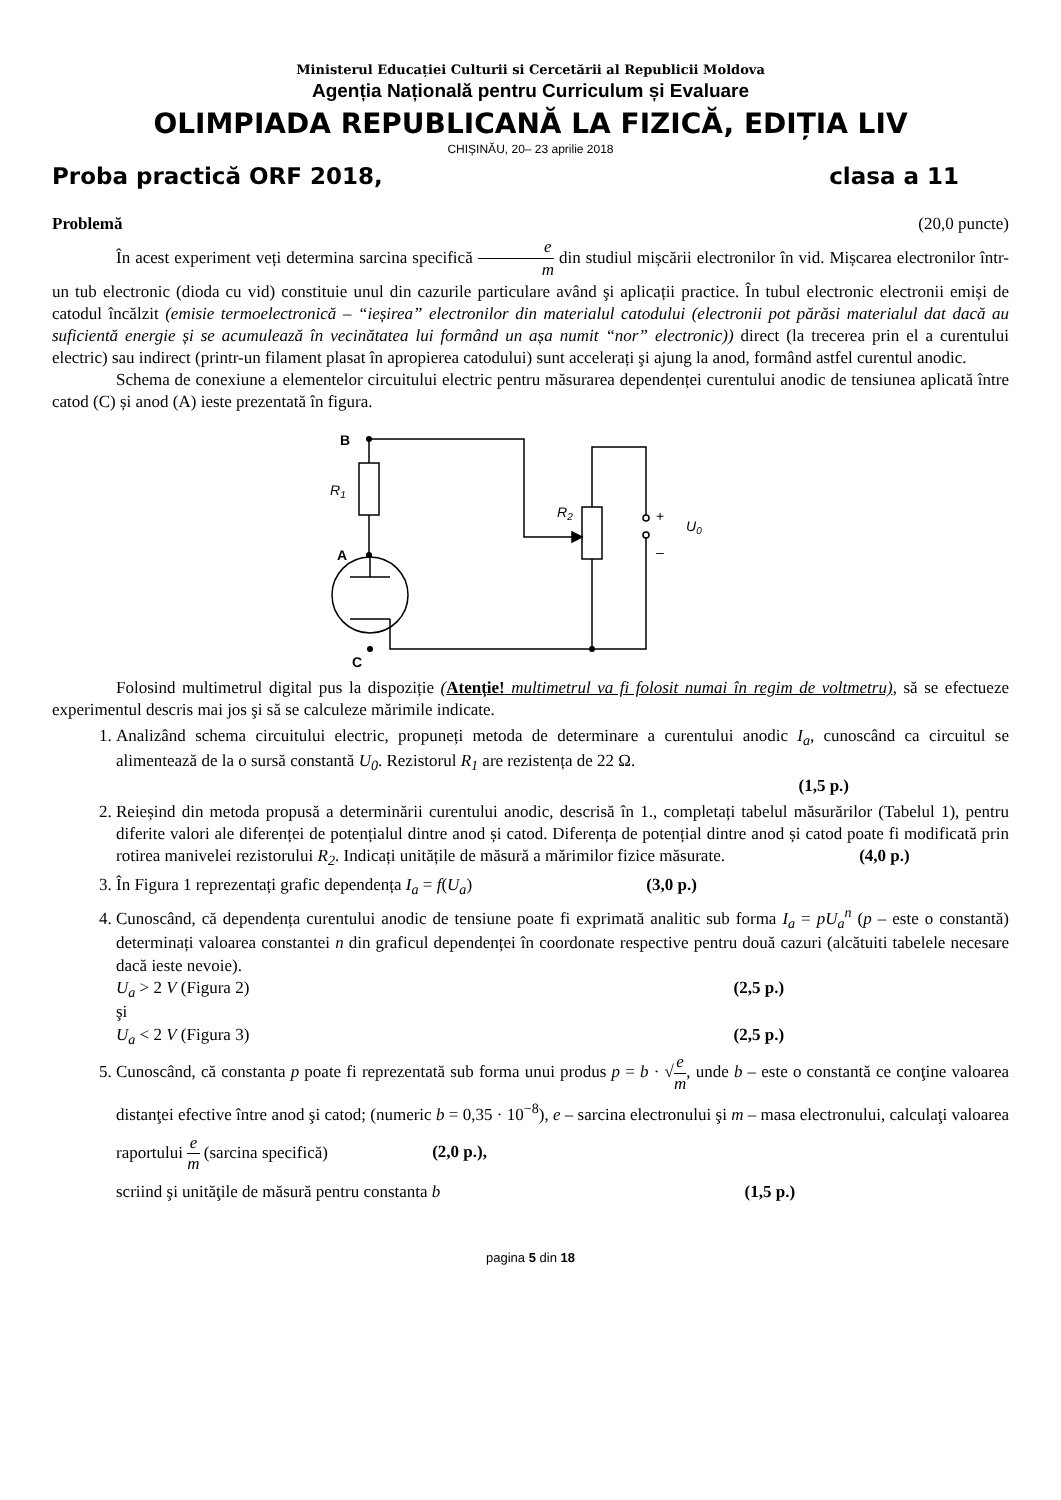Ministerul Educației Culturii si Cercetării al Republicii Moldova
Agenția Națională pentru Curriculum și Evaluare
OLIMPIADA REPUBLICANĂ LA FIZICĂ, EDIȚIA LIV
CHIȘINĂU, 20– 23 aprilie 2018
Proba practică ORF 2018, clasa a 11
Problemă (20,0 puncte)
În acest experiment veți determina sarcina specifică e m din studiul mișcării electronilor în vid. Mișcarea electronilor într-un tub electronic (dioda cu vid) constituie unul din cazurile particulare având şi aplicații practice. În tubul electronic electronii emiși de catodul încălzit (emisie termoelectronică – “ieșirea” electronilor din materialul catodului (electronii pot părăsi materialul dat dacă au suficientă energie și se acumulează în vecinătatea lui formând un așa numit “nor” electronic)) direct (la trecerea prin el a curentului electric) sau indirect (printr-un filament plasat în apropierea catodului) sunt accelerați şi ajung la anod, formând astfel curentul anodic.
Schema de conexiune a elementelor circuitului electric pentru măsurarea dependenței curentului anodic de tensiunea aplicată între catod (C) și anod (A) ieste prezentată în figura.
B
A
C
R1
R2
+
–
U0
Folosind multimetrul digital pus la dispoziție (Atenție! multimetrul va fi folosit numai în regim de voltmetru), să se efectueze experimentul descris mai jos şi să se calculeze mărimile indicate.
1. Analizând schema circuitului electric, propuneți metoda de determinare a curentului anodic I<sub>a</sub>, cunoscând ca circuitul se alimentează de la o sursă constantă U<sub>0</sub>. Rezistorul R<sub>1</sub> are rezistența de 22 Ω.
(1,5 p.)
2. Reieșind din metoda propusă a determinării curentului anodic, descrisă în 1., completați tabelul măsurărilor (Tabelul 1), pentru diferite valori ale diferenței de potențialul dintre anod și catod. Diferența de potențial dintre anod și catod poate fi modificată prin rotirea manivelei rezistorului R<sub>2</sub>. Indicați unitățile de măsură a mărimilor fizice măsurate. (4,0 p.)
3. În Figura 1 reprezentați grafic dependența I<sub>a</sub> = f(U<sub>a</sub>) (3,0 p.)
4. Cunoscând, că dependența curentului anodic de tensiune poate fi exprimată analitic sub forma I<sub>a</sub> = pU<sub>a</sub><sup>n</sup> (p – este o constantă) determinați valoarea constantei n din graficul dependenței în coordonate respective pentru două cazuri (alcătuiti tabelele necesare dacă ieste nevoie).
U<sub>a</sub> > 2 V (Figura 2) (2,5 p.)
şi
U<sub>a</sub> < 2 V (Figura 3) (2,5 p.)
5. Cunoscând, că constanta p poate fi reprezentată sub forma unui produs p = b · √e m, unde b – este o constantă ce conţine valoarea distanţei efective între anod şi catod; (numeric b = 0,35 · 10<sup>−8</sup>), e – sarcina electronului şi m – masa electronului, calculaţi valoarea raportului e m (sarcina specifică) (2,0 p.),
scriind şi unităţile de măsură pentru constanta b (1,5 p.)
pagina 5 din 18